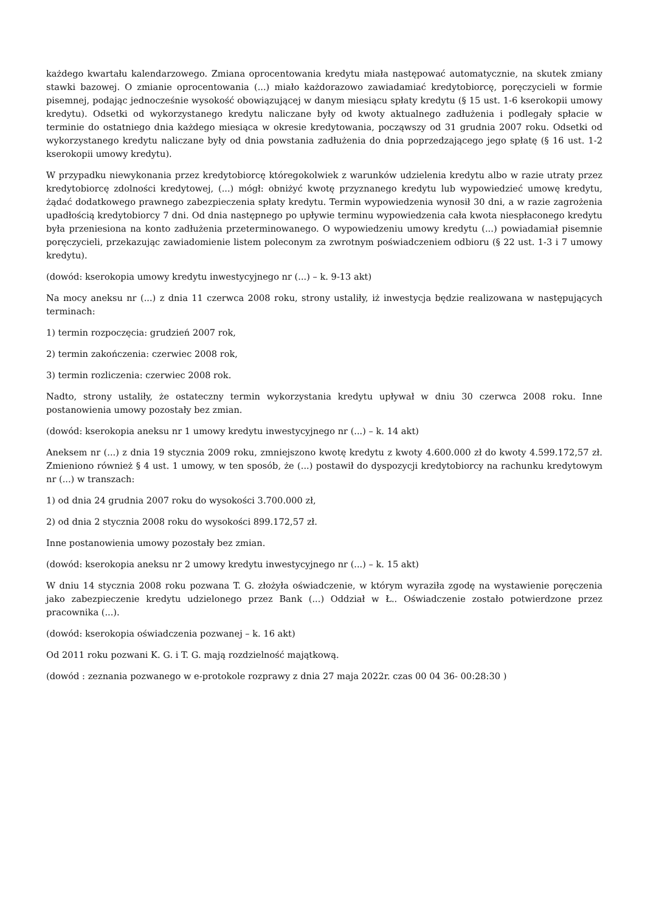każdego kwartału kalendarzowego. Zmiana oprocentowania kredytu miała następować automatycznie, na skutek zmiany stawki bazowej. O zmianie oprocentowania (...) miało każdorazowo zawiadamiać kredytobiorcę, poręczycieli w formie pisemnej, podając jednocześnie wysokość obowiązującej w danym miesiącu spłaty kredytu (§ 15 ust. 1-6 kserokopii umowy kredytu). Odsetki od wykorzystanego kredytu naliczane były od kwoty aktualnego zadłużenia i podlegały spłacie w terminie do ostatniego dnia każdego miesiąca w okresie kredytowania, począwszy od 31 grudnia 2007 roku. Odsetki od wykorzystanego kredytu naliczane były od dnia powstania zadłużenia do dnia poprzedzającego jego spłatę (§ 16 ust. 1-2 kserokopii umowy kredytu).
W przypadku niewykonania przez kredytobiorcę któregokolwiek z warunków udzielenia kredytu albo w razie utraty przez kredytobiorcę zdolności kredytowej, (...) mógł: obniżyć kwotę przyznanego kredytu lub wypowiedzieć umowę kredytu, żądać dodatkowego prawnego zabezpieczenia spłaty kredytu. Termin wypowiedzenia wynosił 30 dni, a w razie zagrożenia upadłością kredytobiorcy 7 dni. Od dnia następnego po upływie terminu wypowiedzenia cała kwota niespłaconego kredytu była przeniesiona na konto zadłużenia przeterminowanego. O wypowiedzeniu umowy kredytu (...) powiadamiał pisemnie poręczycieli, przekazując zawiadomienie listem poleconym za zwrotnym poświadczeniem odbioru (§ 22 ust. 1-3 i 7 umowy kredytu).
(dowód: kserokopia umowy kredytu inwestycyjnego nr (...) – k. 9-13 akt)
Na mocy aneksu nr (...) z dnia 11 czerwca 2008 roku, strony ustaliły, iż inwestycja będzie realizowana w następujących terminach:
1) termin rozpoczęcia: grudzień 2007 rok,
2) termin zakończenia: czerwiec 2008 rok,
3) termin rozliczenia: czerwiec 2008 rok.
Nadto, strony ustaliły, że ostateczny termin wykorzystania kredytu upływał w dniu 30 czerwca 2008 roku. Inne postanowienia umowy pozostały bez zmian.
(dowód: kserokopia aneksu nr 1 umowy kredytu inwestycyjnego nr (...) – k. 14 akt)
Aneksem nr (...) z dnia 19 stycznia 2009 roku, zmniejszono kwotę kredytu z kwoty 4.600.000 zł do kwoty 4.599.172,57 zł. Zmieniono również § 4 ust. 1 umowy, w ten sposób, że (...) postawił do dyspozycji kredytobiorcy na rachunku kredytowym nr (...) w transzach:
1) od dnia 24 grudnia 2007 roku do wysokości 3.700.000 zł,
2) od dnia 2 stycznia 2008 roku do wysokości 899.172,57 zł.
Inne postanowienia umowy pozostały bez zmian.
(dowód: kserokopia aneksu nr 2 umowy kredytu inwestycyjnego nr (...) – k. 15 akt)
W dniu 14 stycznia 2008 roku pozwana T. G. złożyła oświadczenie, w którym wyraziła zgodę na wystawienie poręczenia jako zabezpieczenie kredytu udzielonego przez Bank (...) Oddział w Ł.. Oświadczenie zostało potwierdzone przez pracownika (...).
(dowód: kserokopia oświadczenia pozwanej – k. 16 akt)
Od 2011 roku pozwani K. G. i T. G. mają rozdzielność majątkową.
(dowód : zeznania pozwanego w e-protokole rozprawy z dnia 27 maja 2022r. czas 00 04 36- 00:28:30 )